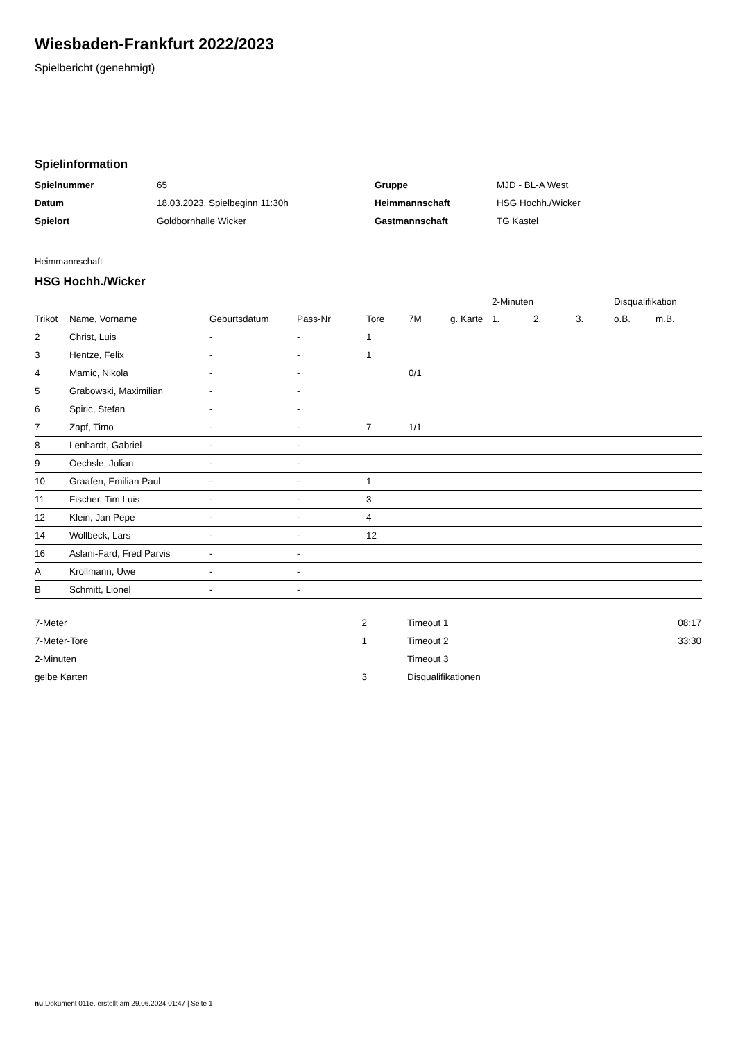Wiesbaden-Frankfurt 2022/2023
Spielbericht (genehmigt)
Spielinformation
| Spielnummer | 65 |
| Datum | 18.03.2023, Spielbeginn 11:30h |
| Spielort | Goldbornhalle Wicker |
| Gruppe | MJD - BL-A West |
| Heimmannschaft | HSG Hochh./Wicker |
| Gastmannschaft | TG Kastel |
Heimmannschaft
HSG Hochh./Wicker
| | | | | | | | 2-Minuten | | | Disqualifikation | |
| --- | --- | --- | --- | --- | --- | --- | --- | --- | --- | --- | --- |
| Trikot | Name, Vorname | Geburtsdatum | Pass-Nr | Tore | 7M | g. Karte | 1. | 2. | 3. | o.B. | m.B. |
| 2 | Christ, Luis | - | - | 1 | | | | | | | |
| 3 | Hentze, Felix | - | - | 1 | | | | | | | |
| 4 | Mamic, Nikola | - | - | | 0/1 | | | | | | |
| 5 | Grabowski, Maximilian | - | - | | | | | | | | |
| 6 | Spiric, Stefan | - | - | | | | | | | | |
| 7 | Zapf, Timo | - | - | 7 | 1/1 | | | | | | |
| 8 | Lenhardt, Gabriel | - | - | | | | | | | | |
| 9 | Oechsle, Julian | - | - | | | | | | | | |
| 10 | Graafen, Emilian Paul | - | - | 1 | | | | | | | |
| 11 | Fischer, Tim Luis | - | - | 3 | | | | | | | |
| 12 | Klein, Jan Pepe | - | - | 4 | | | | | | | |
| 14 | Wollbeck, Lars | - | - | 12 | | | | | | | |
| 16 | Aslani-Fard, Fred Parvis | - | - | | | | | | | | |
| A | Krollmann, Uwe | - | - | | | | | | | | |
| B | Schmitt, Lionel | - | - | | | | | | | | |
| 7-Meter | 2 |
| 7-Meter-Tore | 1 |
| 2-Minuten | |
| gelbe Karten | 3 |
| Timeout 1 | 08:17 |
| Timeout 2 | 33:30 |
| Timeout 3 | |
| Disqualifikationen | |
nu.Dokument 011e, erstellt am 29.06.2024 01:47 | Seite 1